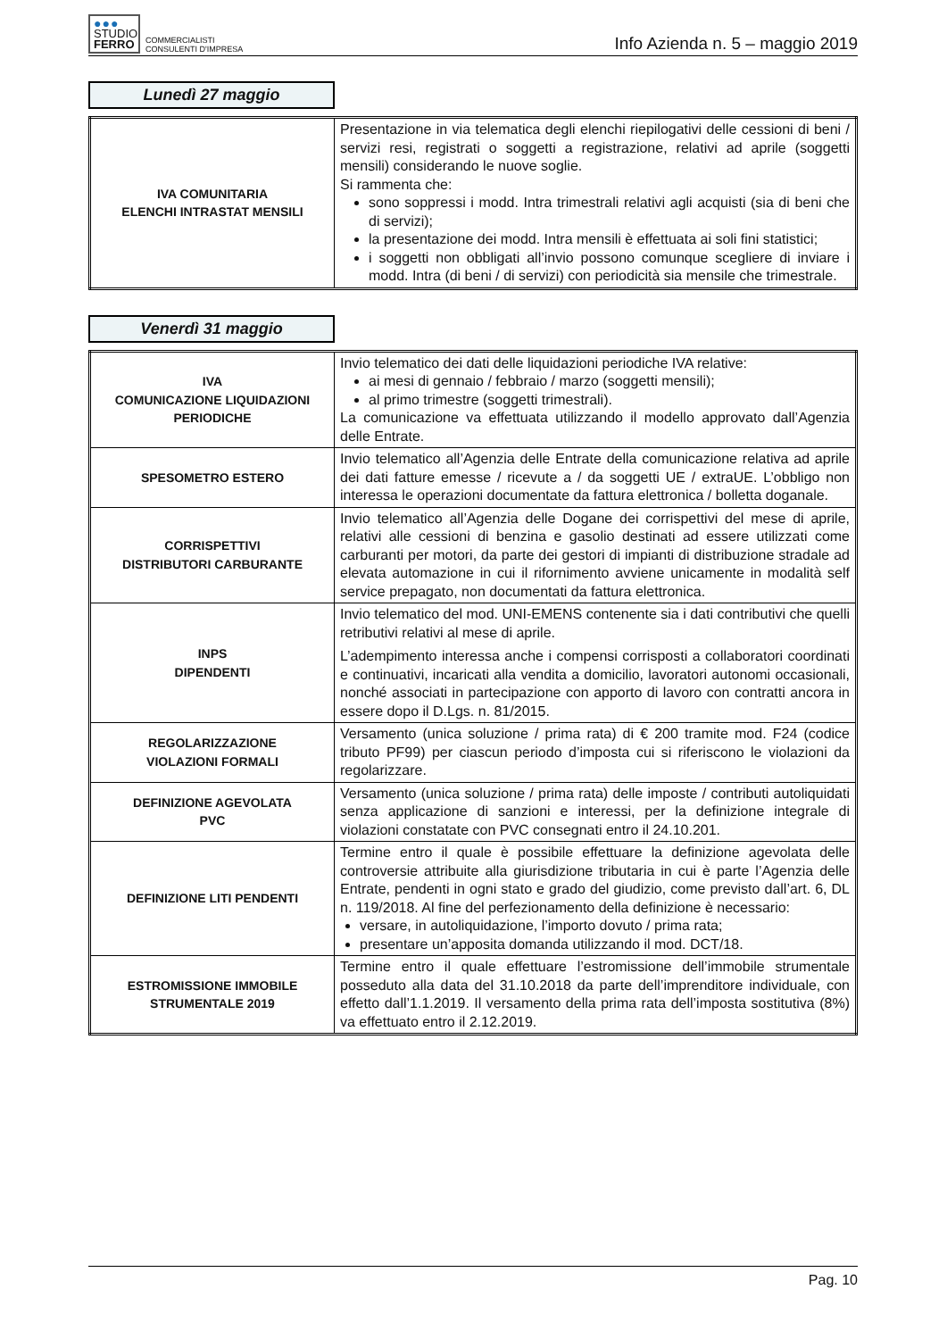●●●
STUDIO
FERRO
COMMERCIALISTI
CONSULENTI D'IMPRESA
Info Azienda n. 5 – maggio 2019
Lunedì 27 maggio
| IVA COMUNITARIA ELENCHI INTRASTAT MENSILI | Presentazione in via telematica degli elenchi riepilogativi delle cessioni di beni / servizi resi, registrati o soggetti a registrazione, relativi ad aprile (soggetti mensili) considerando le nuove soglie. Si rammenta che: sono soppressi i modd. Intra trimestrali relativi agli acquisti (sia di beni che di servizi); la presentazione dei modd. Intra mensili è effettuata ai soli fini statistici; i soggetti non obbligati all’invio possono comunque scegliere di inviare i modd. Intra (di beni / di servizi) con periodicità sia mensile che trimestrale. |
Venerdì 31 maggio
| IVA COMUNICAZIONE LIQUIDAZIONI PERIODICHE | Invio telematico dei dati delle liquidazioni periodiche IVA relative: ai mesi di gennaio / febbraio / marzo (soggetti mensili); al primo trimestre (soggetti trimestrali). La comunicazione va effettuata utilizzando il modello approvato dall’Agenzia delle Entrate. |
| SPESOMETRO ESTERO | Invio telematico all’Agenzia delle Entrate della comunicazione relativa ad aprile dei dati fatture emesse / ricevute a / da soggetti UE / extraUE. L’obbligo non interessa le operazioni documentate da fattura elettronica / bolletta doganale. |
| CORRISPETTIVI DISTRIBUTORI CARBURANTE | Invio telematico all’Agenzia delle Dogane dei corrispettivi del mese di aprile, relativi alle cessioni di benzina e gasolio destinati ad essere utilizzati come carburanti per motori, da parte dei gestori di impianti di distribuzione stradale ad elevata automazione in cui il rifornimento avviene unicamente in modalità self service prepagato, non documentati da fattura elettronica. |
| INPS DIPENDENTI | Invio telematico del mod. UNI-EMENS contenente sia i dati contributivi che quelli retributivi relativi al mese di aprile. L’adempimento interessa anche i compensi corrisposti a collaboratori coordinati e continuativi, incaricati alla vendita a domicilio, lavoratori autonomi occasionali, nonché associati in partecipazione con apporto di lavoro con contratti ancora in essere dopo il D.Lgs. n. 81/2015. |
| REGOLARIZZAZIONE VIOLAZIONI FORMALI | Versamento (unica soluzione / prima rata) di € 200 tramite mod. F24 (codice tributo PF99) per ciascun periodo d’imposta cui si riferiscono le violazioni da regolarizzare. |
| DEFINIZIONE AGEVOLATA PVC | Versamento (unica soluzione / prima rata) delle imposte / contributi autoliquidati senza applicazione di sanzioni e interessi, per la definizione integrale di violazioni constatate con PVC consegnati entro il 24.10.201. |
| DEFINIZIONE LITI PENDENTI | Termine entro il quale è possibile effettuare la definizione agevolata delle controversie attribuite alla giurisdizione tributaria in cui è parte l’Agenzia delle Entrate, pendenti in ogni stato e grado del giudizio, come previsto dall’art. 6, DL n. 119/2018. Al fine del perfezionamento della definizione è necessario: versare, in autoliquidazione, l’importo dovuto / prima rata; presentare un’apposita domanda utilizzando il mod. DCT/18. |
| ESTROMISSIONE IMMOBILE STRUMENTALE 2019 | Termine entro il quale effettuare l’estromissione dell’immobile strumentale posseduto alla data del 31.10.2018 da parte dell’imprenditore individuale, con effetto dall’1.1.2019. Il versamento della prima rata dell’imposta sostitutiva (8%) va effettuato entro il 2.12.2019. |
Pag. 10